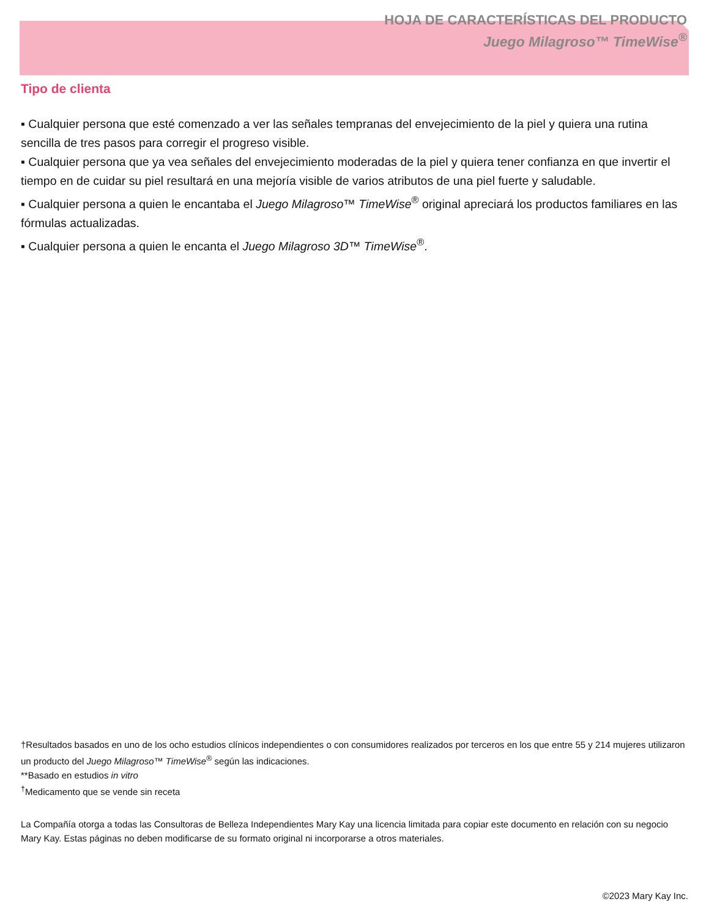HOJA DE CARACTERÍSTICAS DEL PRODUCTO
Juego Milagroso™ TimeWise<sup>®</sup>
Tipo de clienta
▪ Cualquier persona que esté comenzado a ver las señales tempranas del envejecimiento de la piel y quiera una rutina sencilla de tres pasos para corregir el progreso visible.
▪ Cualquier persona que ya vea señales del envejecimiento moderadas de la piel y quiera tener confianza en que invertir el tiempo en de cuidar su piel resultará en una mejoría visible de varios atributos de una piel fuerte y saludable.
▪ Cualquier persona a quien le encantaba el Juego Milagroso™ TimeWise<sup>®</sup> original apreciará los productos familiares en las fórmulas actualizadas.
▪ Cualquier persona a quien le encanta el Juego Milagroso 3D™ TimeWise<sup>®</sup>.
†Resultados basados en uno de los ocho estudios clínicos independientes o con consumidores realizados por terceros en los que entre 55 y 214 mujeres utilizaron un producto del Juego Milagroso™ TimeWise<sup>®</sup> según las indicaciones.
**Basado en estudios in vitro
<sup>†</sup> Medicamento que se vende sin receta
La Compañía otorga a todas las Consultoras de Belleza Independientes Mary Kay una licencia limitada para copiar este documento en relación con su negocio Mary Kay. Estas páginas no deben modificarse de su formato original ni incorporarse a otros materiales.
©2023 Mary Kay Inc.